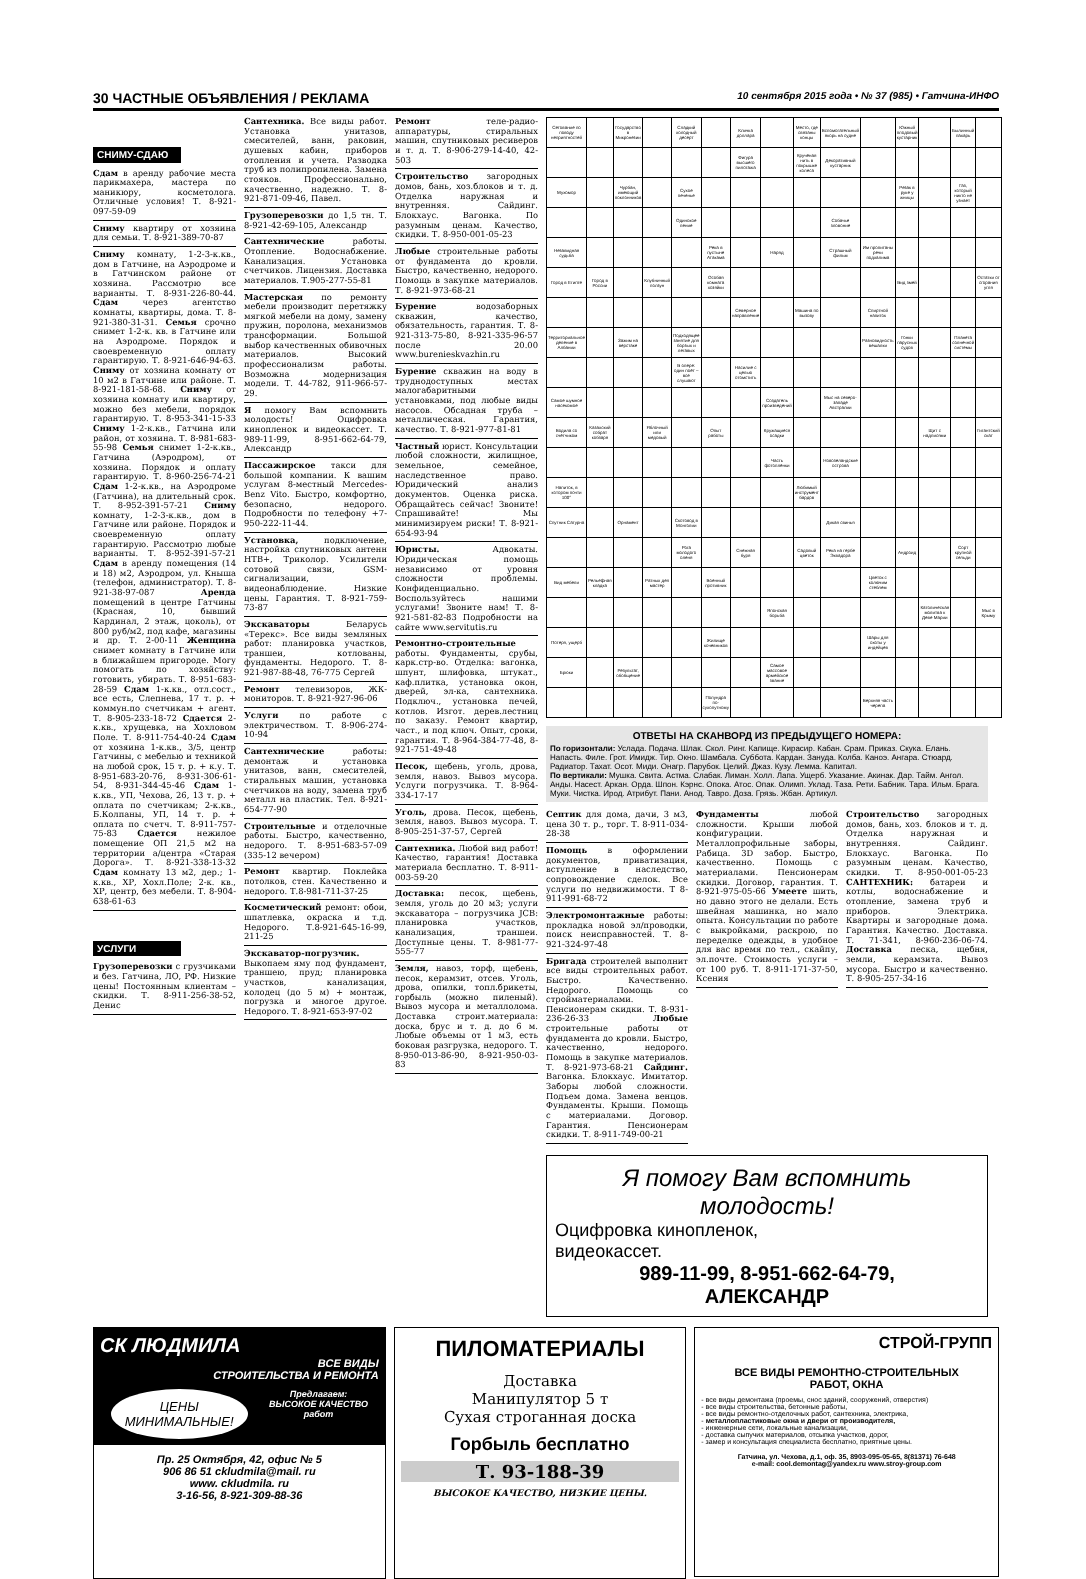30 ЧАСТНЫЕ ОБЪЯВЛЕНИЯ / РЕКЛАМА 10 сентября 2015 года • № 37 (985) • Гатчина-ИНФО
СНИМУ-СДАЮ
Сдам в аренду рабочие места парикмахера, мастера по маникюру, косметолога. Отличные условия! Т. 8-921-097-59-09
Сниму квартиру от хозяина для семьи. Т. 8-921-389-70-87
Сниму комнату, 1-2-3-к.кв., дом в Гатчине, на Аэродроме и в Гатчинском районе от хозяина. Рассмотрю все варианты. Т. 8-931-226-80-44. Сдам через агентство комнаты, квартиры, дома. Т. 8-921-380-31-31. Семья срочно снимет 1-2-к. кв. в Гатчине или на Аэродроме. Порядок и своевременную оплату гарантирую. Т. 8-921-646-94-63. Сниму от хозяина комнату от 10 м2 в Гатчине или районе. Т. 8-921-181-58-68. Сниму от хозяина комнату или квартиру, можно без мебели, порядок гарантирую. Т. 8-953-341-15-33 Сниму 1-2-к.кв., Гатчина или район, от хозяина. Т. 8-981-683-55-98 Семья снимет 1-2-к.кв., Гатчина (Аэродром), от хозяина. Порядок и оплату гарантирую. Т. 8-960-256-74-21 Сдам 1-2-к.кв., на Аэродроме (Гатчина), на длительный срок. Т. 8-952-391-57-21 Сниму комнату, 1-2-3-к.кв., дом в Гатчине или районе. Порядок и своевременную оплату гарантирую. Рассмотрю любые варианты. Т. 8-952-391-57-21 Сдам в аренду помещения (14 и 18) м2, Аэродром, ул. Кныша (телефон, администратор). Т. 8-921-38-97-087 Аренда помещений в центре Гатчины (Красная, 10, бывший Кардинал, 2 этаж, цоколь), от 800 руб/м2, под кафе, магазины и др. Т. 2-00-11 Женщина снимет комнату в Гатчине или в ближайшем пригороде. Могу помогать по хозяйству: готовить, убирать. Т. 8-951-683-28-59 Сдам 1-к.кв., отл.сост., все есть, Слепнева, 17 т. р. + коммун.по счетчикам + агент. Т. 8-905-233-18-72 Сдается 2-к.кв., хрущевка, на Хохловом Поле. Т. 8-911-754-40-24 Сдам от хозяина 1-к.кв., 3/5, центр Гатчины, с мебелью и техникой на любой срок, 15 т. р. + к.у. Т. 8-951-683-20-76, 8-931-306-61-54, 8-931-344-45-46 Сдам 1-к.кв., УП, Чехова, 26, 13 т. р. + оплата по счетчикам; 2-к.кв., Б.Колпаны, УП, 14 т. р. + оплата по счетч. Т. 8-911-757-75-83 Сдается нежилое помещение ОП 21,5 м2 на территории а/центра «Старая Дорога». Т. 8-921-338-13-32 Сдам комнату 13 м2, дер.; 1-к.кв., ХР, Хохл.Поле; 2-к. кв., ХР, центр, без мебели. Т. 8-904-638-61-63
УСЛУГИ
Грузоперевозки с грузчиками и без. Гатчина, ЛО, РФ. Низкие цены! Постоянным клиентам – скидки. Т. 8-911-256-38-52, Денис
Сантехника. Все виды работ. Установка унитазов, смесителей, ванн, раковин, душевых кабин, приборов отопления и учета. Разводка труб из полипропилена. Замена стояков. Профессионально, качественно, надежно. Т. 8-921-871-09-46, Павел.
Грузоперевозки до 1,5 тн. Т. 8-921-42-69-105, Александр
Сантехнические работы. Отопление. Водоснабжение. Канализация. Установка счетчиков. Лицензия. Доставка материалов. Т.905-277-55-81
Мастерская по ремонту мебели производит перетяжку мягкой мебели на дому, замену пружин, поролона, механизмов трансформации. Большой выбор качественных обивочных материалов. Высокий профессионализм работы. Возможна модернизация модели. Т. 44-782, 911-966-57-29.
Я помогу Вам вспомнить молодость! Оцифровка кинопленок и видеокассет. Т. 989-11-99, 8-951-662-64-79, Александр
Пассажирское такси для большой компании. К вашим услугам 8-местный Mercedes-Benz Vito. Быстро, комфортно, безопасно, недорого. Подробности по телефону +7-950-222-11-44.
Установка, подключение, настройка спутниковых антенн НТВ+, Триколор. Усилители сотовой связи, GSM-сигнализации, видеонаблюдение. Низкие цены. Гарантия. Т. 8-921-759-73-87
Экскаваторы Беларусь «Терекс». Все виды земляных работ: планировка участков, траншеи, котлованы, фундаменты. Недорого. Т. 8-921-987-88-48, 76-775 Сергей
Ремонт телевизоров, ЖК-мониторов. Т. 8-921-927-96-06
Услуги по работе с электричеством. Т. 8-906-274-10-94
Сантехнические работы: демонтаж и установка унитазов, ванн, смесителей, стиральных машин, установка счетчиков на воду, замена труб металл на пластик. Тел. 8-921-654-77-90
Строительные и отделочные работы. Быстро, качественно, недорого. Т. 8-951-683-57-09 (335-12 вечером)
Ремонт квартир. Поклейка потолков, стен. Качественно и недорого. Т.8-981-711-37-25
Косметический ремонт: обои, шпатлевка, окраска и т.д. Недорого. Т.8-921-645-16-99, 211-25
Экскаватор-погрузчик. Выкопаем яму под фундамент, траншею, пруд; планировка участков, канализация, колодец (до 5 м) + монтаж, погрузка и многое другое. Недорого. Т. 8-921-653-97-02
Ремонт теле-радио-аппаратуры, стиральных машин, спутниковых ресиверов и т. д. Т. 8-906-279-14-40, 42-503
Строительство загородных домов, бань, хоз.блоков и т. д. Отделка наружная и внутренняя. Сайдинг. Блокхаус. Вагонка. По разумным ценам. Качество, скидки. Т. 8-950-001-05-23
Любые строительные работы от фундамента до кровли. Быстро, качественно, недорого. Помощь в закупке материалов. Т. 8-921-973-68-21
Бурение водозаборных скважин, качество, обязательность, гарантия. Т. 8-921-313-75-80, 8-921-335-96-57 после 20.00 www.burenieskvazhin.ru
Бурение скважин на воду в труднодоступных местах малогабаритными установками, под любые виды насосов. Обсадная труба – металлическая. Гарантия, качество. Т. 8-921-977-81-81
Частный юрист. Консультации любой сложности, жилищное, земельное, семейное, наследственное право. Юридический анализ документов. Оценка риска. Обращайтесь сейчас! Звоните! Спрашивайте! Мы минимизируем риски! Т. 8-921-654-93-94
Юристы. Адвокаты. Юридическая помощь независимо от уровня сложности проблемы. Конфиденциально. Воспользуйтесь нашими услугами! Звоните нам! Т. 8-921-581-82-83 Подробности на сайте www.servitutis.ru
Ремонтно-строительные работы. Фундаменты, срубы, карк.стр-во. Отделка: вагонка, шпунт, шлифовка, штукат., каф.плитка, установка окон, дверей, эл-ка, сантехника. Подключ., установка печей, котлов. Изгот. дерев.лестниц по заказу. Ремонт квартир, част., и под ключ. Опыт, сроки, гарантия. Т. 8-964-384-77-48, 8-921-751-49-48
Песок, щебень, уголь, дрова, земля, навоз. Вывоз мусора. Услуги погрузчика. Т. 8-964-334-17-17
Уголь, дрова. Песок, щебень, земля, навоз. Вывоз мусора. Т. 8-905-251-37-57, Сергей
Сантехника. Любой вид работ! Качество, гарантия! Доставка материала бесплатно. Т. 8-911-003-59-20
Доставка: песок, щебень, земля, уголь до 20 м3; услуги экскаватора – погрузчика JCB: планировка участков, канализация, траншеи. Доступные цены. Т. 8-981-77-555-77
Земля, навоз, торф, щебень, песок, керамзит, отсев. Уголь, дрова, опилки, топл.брикеты, горбыль (можно пиленый). Вывоз мусора и металлолома. Доставка строит.материала: доска, брус и т. д. до 6 м. Любые объемы от 1 м3, есть боковая разгрузка, недорого. Т. 8-950-013-86-90, 8-921-950-03-83
| Сетование по поводу неприятностей | | Государство в Микронезии | | Сладкий холодный десерт | | Кличка доллара | | Место, где связаны концы | Вспомогательный якорь на судне | | Южный плодовый кустарник | | Былинный пахарь | |
| | | | | | | Фигура высшего пилотажа | | Кручёная нить в покрышке колеса | Декоративный кустарник | | | | | |
| Мухомор | | Чурбан, имеющий поклонников | | Сухое печенье | | | | | | | Резак в руке у жницы | | Газ, который никто не узнает | |
| | | | | Одинокое пение | | | | | Собачье зловоние | | | | | |
| Незавидная судьба | | | | | Река в пустыне Атакама | | Наряд | | Страшный фильм | Им пропитаны речи подхалима | | | | |
| Город в Египте | Город в России | | Клубничный ползун | | Особая комната хозяйки | | | | | | Вид змей | | | Остатки от сгорания угля |
| | | | | | | Северное направление | | Машина по вызову | | Спиртной напиток | | | | |
| Территориальное деление в Албании | | Зажим на верстаке | | Подходящее занятие для борзых и легавых | | | | | | Разновидность вешалки | Гонки парусных судов | | Планета солнечной системы | |
| | | | | В опере: один поёт – все слушают | | Насилие с целью отомстить | | | | | | | | |
| Самое шумное насекомое | | | | | | | Создатель произведений | | Мыс на северо-западе Австралии | | | | | |
| Водила со счётчиком | Казахский собрат кобзаря | | Яблочный или медовый | | Опыт работы | | Кружащиеся осадки | | | | | Щит с надписями | | Гигантский скат |
| | | | | | | | Часть фотоплёнки | | Новозеландские острова | | | | | |
| Напиток, в котором почти 100° | | | | | | | | Любимый инструмент бардов | | | | | | |
| Спутник Сатурна | | Орнамент | | Скотовод в Монголии | | | | | Дикая свинья | | | | | |
| | | | | Рога молодого оленя | | Снежная буря | | Садовый цветок | Река на гербе Эквадора | | Андроид | | Сорт крупной сельди | |
| Вид мебели | Рельефная кладка | | Ратных дел мастер | | Военный противник | | | | | Цветок с колючим стеблем | | | | |
| | | | | | | | Японская борьба | | | | | Католическая молитва к Деве Марии | | Мыс в Крыму |
| Потеря, ущерб | | | | | Жилище кочевников | | | | | Шары для охоты у индейцев | | | | |
| Брюки | | Результат, обобщение | | | | | Самое массовое армейское звание | | | | | | | |
| | | | | | Полундра по-сухопутному | | | | | Верхняя часть черепа | | | | |
ОТВЕТЫ НА СКАНВОРД ИЗ ПРЕДЫДУЩЕГО НОМЕРА:
По горизонтали: Услада. Подача. Шлак. Скол. Ринг. Капище. Кирасир. Кабан. Срам. Приказ. Скука. Елань. Напасть. Филе. Грот. Имидж. Тир. Окно. Шамбала. Суббота. Кардан. Зануда. Колба. Каноэ. Ангара. Стюард. Радиатор. Тахат. Осот. Миди. Онагр. Парубок. Целий. Джаз. Кузу. Лемма. Капитал.
По вертикали: Мушка. Свита. Астма. Слабак. Лиман. Холл. Лапа. Ущерб. Указание. Акинак. Дар. Тайм. Ангол. Анды. Насест. Аркан. Орда. Шпон. Кэрнс. Опока. Атос. Опак. Олимп. Уклад. Таза. Рети. Бабник. Тара. Ильм. Брага. Муки. Чистка. Ирод. Атрибут. Пани. Анод. Тавро. Доза. Грязь. Жбан. Артикул.
Септик для дома, дачи, 3 м3, цена 30 т. р., торг. Т. 8-911-034-28-38
Помощь в оформлении документов, приватизация, вступление в наследство, сопровождение сделок. Все услуги по недвижимости. Т 8-911-991-68-72
Электромонтажные работы: прокладка новой эл/проводки, поиск неисправностей. Т. 8-921-324-97-48
Бригада строителей выполнит все виды строительных работ. Быстро. Качественно. Недорого. Помощь со стройматериалами. Пенсионерам скидки. Т. 8-931-236-26-33 Любые строительные работы от фундамента до кровли. Быстро, качественно, недорого. Помощь в закупке материалов. Т. 8-921-973-68-21 Сайдинг. Вагонка. Блокхаус. Имитатор. Заборы любой сложности. Подъем дома. Замена венцов. Фундаменты. Крыши. Помощь с материалами. Договор. Гарантия. Пенсионерам скидки. Т. 8-911-749-00-21
Фундаменты любой сложности. Крыши любой конфигурации. Металлопрофильные заборы, Рабица. 3D забор. Быстро, качественно. Помощь с материалами. Пенсионерам скидки. Договор, гарантия. Т. 8-921-975-05-66 Умеете шить, но давно этого не делали. Есть швейная машинка, но мало опыта. Консультации по работе с выкройками, раскрою, по переделке одежды, в удобное для вас время по тел., скайпу, эл.почте. Стоимость услуги – от 100 руб. Т. 8-911-171-37-50, Ксения
Строительство загородных домов, бань, хоз. блоков и т. д. Отделка наружная и внутренняя. Сайдинг. Блокхаус. Вагонка. По разумным ценам. Качество, скидки. Т. 8-950-001-05-23 САНТЕХНИК: батареи и котлы, водоснабжение и отопление, замена труб и приборов. Электрика. Квартиры и загородные дома. Гарантия. Качество. Доставка. Т. 71-341, 8-960-236-06-74. Доставка песка, щебня, земли, керамзита. Вывоз мусора. Быстро и качественно. Т. 8-905-257-34-16
Я помогу Вам вспомнить молодость!
Оцифровка кинопленок,
видеокассет.
989-11-99, 8-951-662-64-79,
АЛЕКСАНДР
СК ЛЮДМИЛА
ВСЕ ВИДЫ
СТРОИТЕЛЬСТВА И РЕМОНТА
ЦЕНЫ
МИНИМАЛЬНЫЕ! Предлагаем:
ВЫСОКОЕ КАЧЕСТВО
работ
Пр. 25 Октября, 42, офис № 5
906 86 51 ckludmila@mail. ru
www. ckludmila. ru
3-16-56, 8-921-309-88-36
ПИЛОМАТЕРИАЛЫ
Доставка
Манипулятор 5 т
Сухая строганная доска
Горбыль бесплатно
Т. 93-188-39
ВЫСОКОЕ КАЧЕСТВО, НИЗКИЕ ЦЕНЫ.
СТРОЙ-ГРУПП
ВСЕ ВИДЫ РЕМОНТНО-СТРОИТЕЛЬНЫХ
РАБОТ, ОКНА
- все виды демонтажа (проемы, снос зданий, сооружений, отверстия)
- все виды строительства, бетонные работы,
- все виды ремонтно-отделочных работ, сантехника, электрика,
- металлопластиковые окна и двери от производителя,
- инженерные сети, локальные канализации,
- доставка сыпучих материалов, отсыпка участков, дорог,
- замер и консультация специалиста бесплатно, приятные цены.
Гатчина, ул. Чехова, д.1, оф. 35, 8903-095-05-65, 8(81371) 76-648
e-mail: cool.demontag@yandex.ru www.stroy-group.com